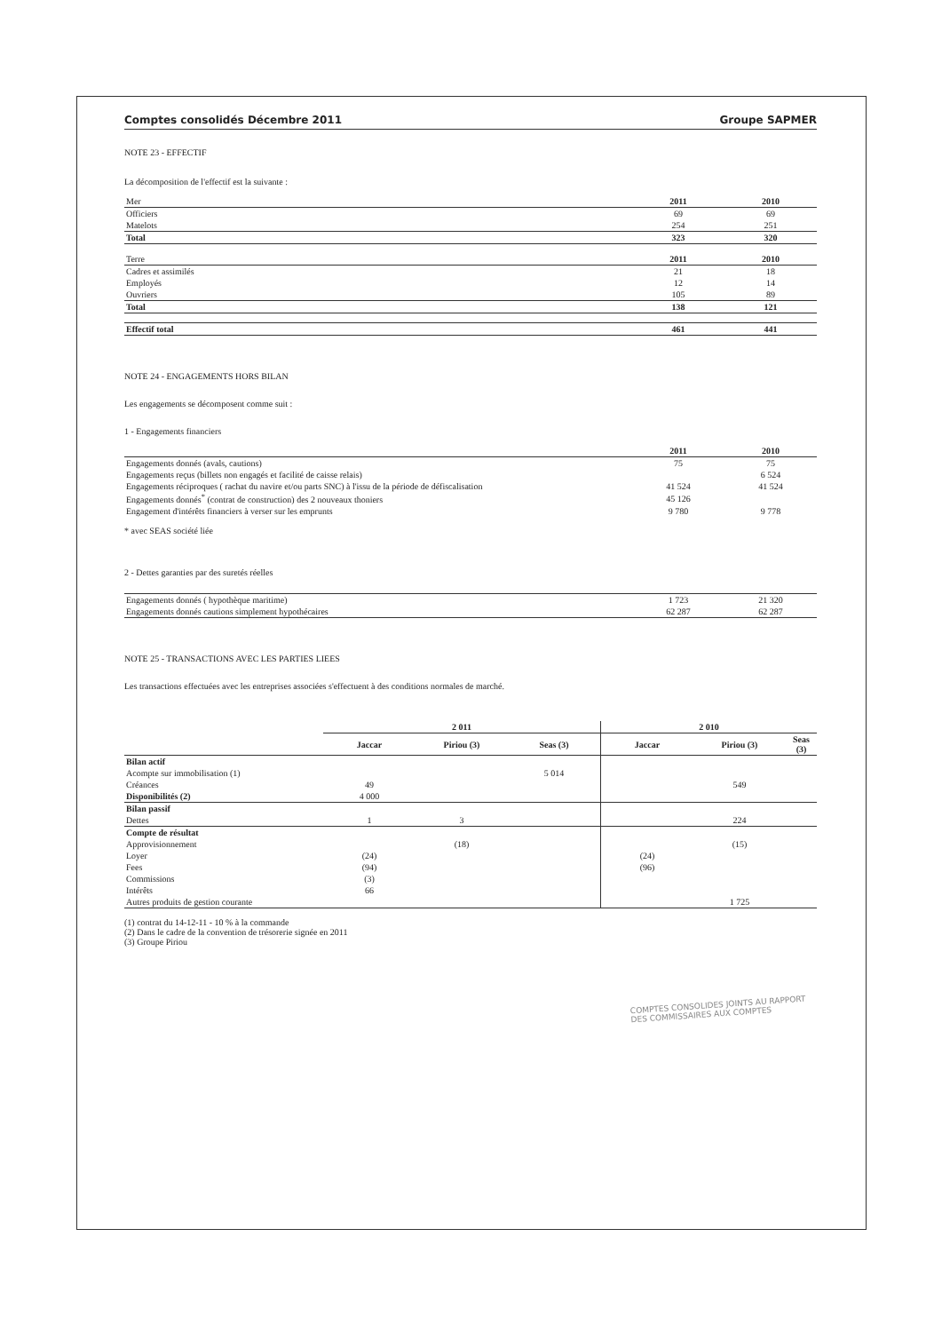Comptes consolidés Décembre 2011 Groupe SAPMER
NOTE 23 - EFFECTIF
La décomposition de l'effectif est la suivante :
| Mer | 2011 | 2010 |
| Officiers | 69 | 69 |
| Matelots | 254 | 251 |
| Total | 323 | 320 |
| Terre | 2011 | 2010 |
| Cadres et assimilés | 21 | 18 |
| Employés | 12 | 14 |
| Ouvriers | 105 | 89 |
| Total | 138 | 121 |
| Effectif total | 461 | 441 |
NOTE 24 - ENGAGEMENTS HORS BILAN
Les engagements se décomposent comme suit :
1 - Engagements financiers
| | 2011 | 2010 |
| Engagements donnés (avals, cautions) | 75 | 75 |
| Engagements reçus (billets non engagés et facilité de caisse relais) | | 6 524 |
| Engagements réciproques ( rachat du navire et/ou parts SNC) à l'issu de la période de défiscalisation | 41 524 | 41 524 |
| Engagements donnés<sup>*</sup> (contrat de construction) des 2 nouveaux thoniers | 45 126 | |
| Engagement d'intérêts financiers à verser sur les emprunts | 9 780 | 9 778 |
* avec SEAS société liée
2 - Dettes garanties par des suretés réelles
| Engagements donnés ( hypothèque maritime) | 1 723 | 21 320 |
| Engagements donnés cautions simplement hypothécaires | 62 287 | 62 287 |
NOTE 25 - TRANSACTIONS AVEC LES PARTIES LIEES
Les transactions effectuées avec les entreprises associées s'effectuent à des conditions normales de marché.
| | 2 011 | | | 2 010 | | |
| | Jaccar | Piriou (3) | Seas (3) | Jaccar | Piriou (3) | Seas (3) |
| Bilan actif | | | | | | |
| Acompte sur immobilisation (1) | | | 5 014 | | | |
| Créances | 49 | | | | 549 | |
| Disponibilités (2) | 4 000 | | | | | |
| Bilan passif | | | | | | |
| Dettes | 1 | 3 | | | 224 | |
| Compte de résultat | | | | | | |
| Approvisionnement | | (18) | | | (15) | |
| Loyer | (24) | | | (24) | | |
| Fees | (94) | | | (96) | | |
| Commissions | (3) | | | | | |
| Intérêts | 66 | | | | | |
| Autres produits de gestion courante | | | | | 1 725 | |
(1) contrat du 14-12-11 - 10 % à la commande
(2) Dans le cadre de la convention de trésorerie signée en 2011
(3) Groupe Piriou
COMPTES CONSOLIDES JOINTS AU RAPPORT
DES COMMISSAIRES AUX COMPTES